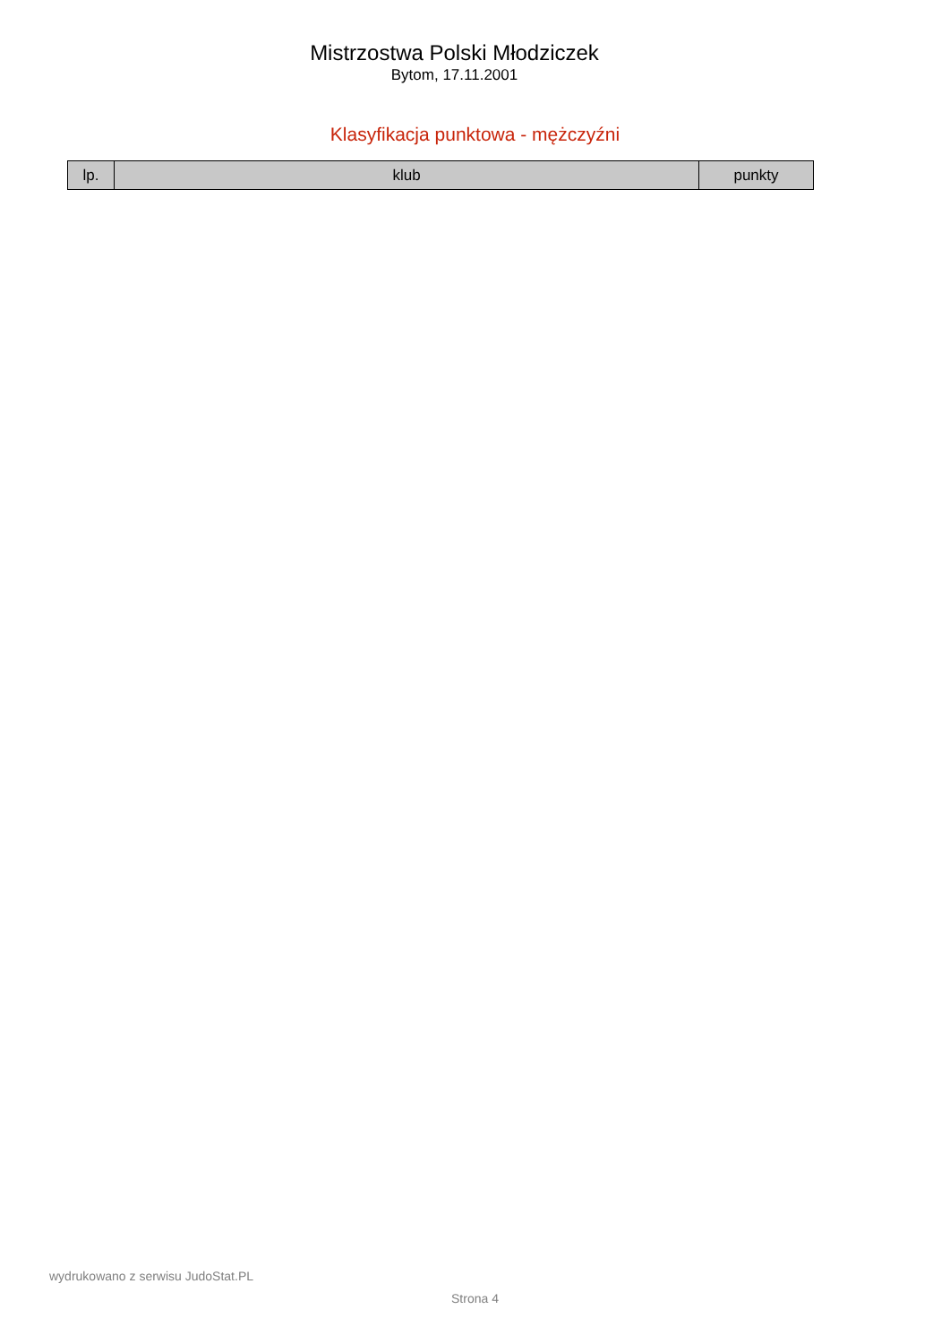Mistrzostwa Polski Młodziczek
Bytom, 17.11.2001
Klasyfikacja punktowa - mężczyźni
| lp. | klub | punkty |
| --- | --- | --- |
wydrukowano z serwisu JudoStat.PL
Strona 4